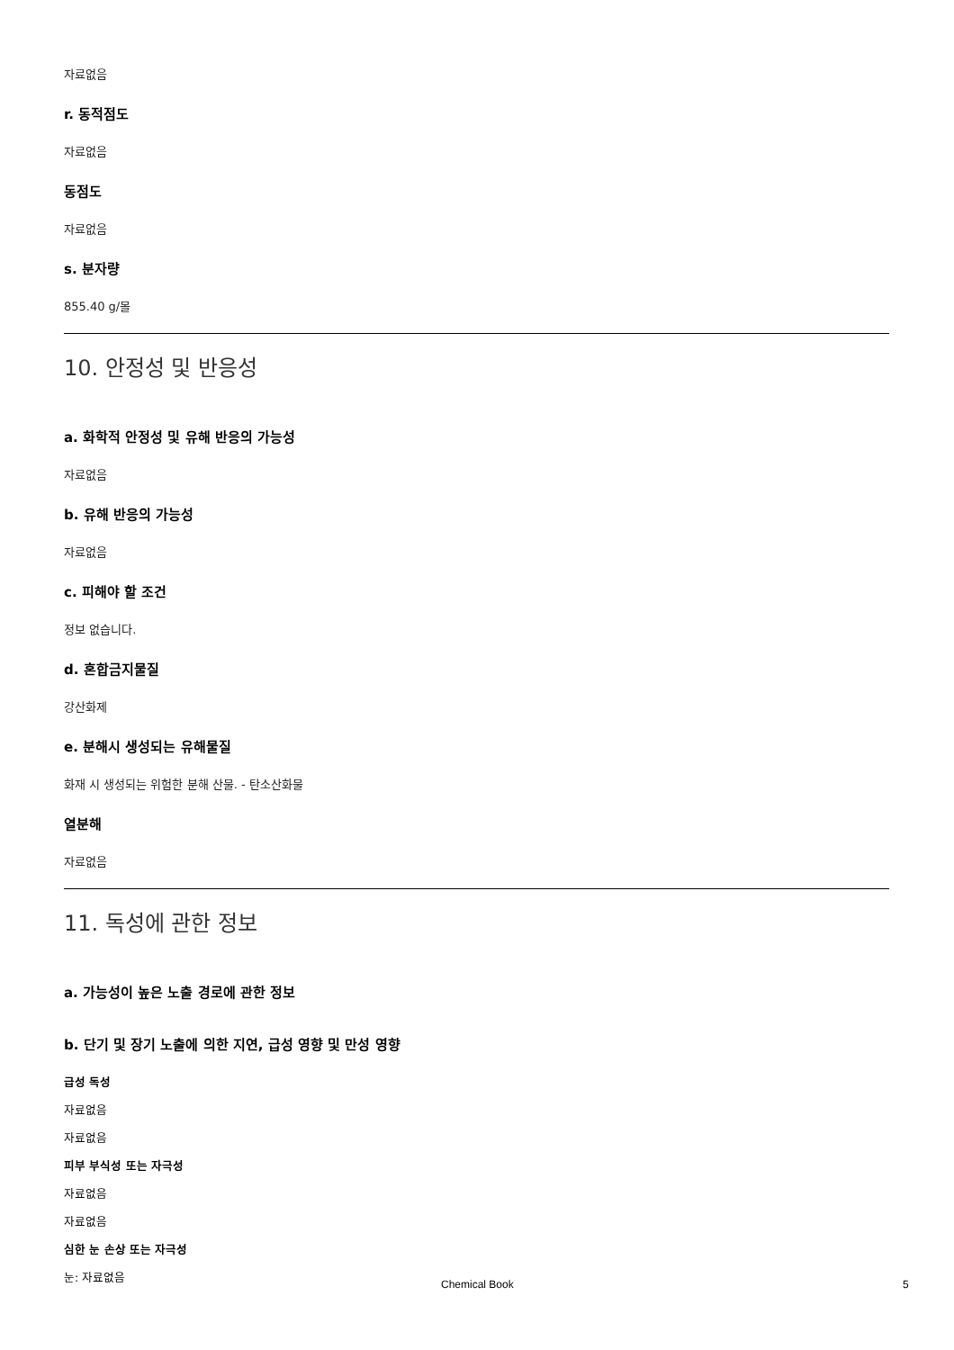자료없음
r. 동적점도
자료없음
동점도
자료없음
s. 분자량
855.40 g/몰
10. 안정성 및 반응성
a. 화학적 안정성 및 유해 반응의 가능성
자료없음
b. 유해 반응의 가능성
자료없음
c. 피해야 할 조건
정보 없습니다.
d. 혼합금지물질
강산화제
e. 분해시 생성되는 유해물질
화재 시 생성되는 위험한 분해 산물. - 탄소산화물
열분해
자료없음
11. 독성에 관한 정보
a. 가능성이 높은 노출 경로에 관한 정보
b. 단기 및 장기 노출에 의한 지연, 급성 영향 및 만성 영향
급성 독성
자료없음
자료없음
피부 부식성 또는 자극성
자료없음
자료없음
심한 눈 손상 또는 자극성
눈: 자료없음
Chemical Book 5